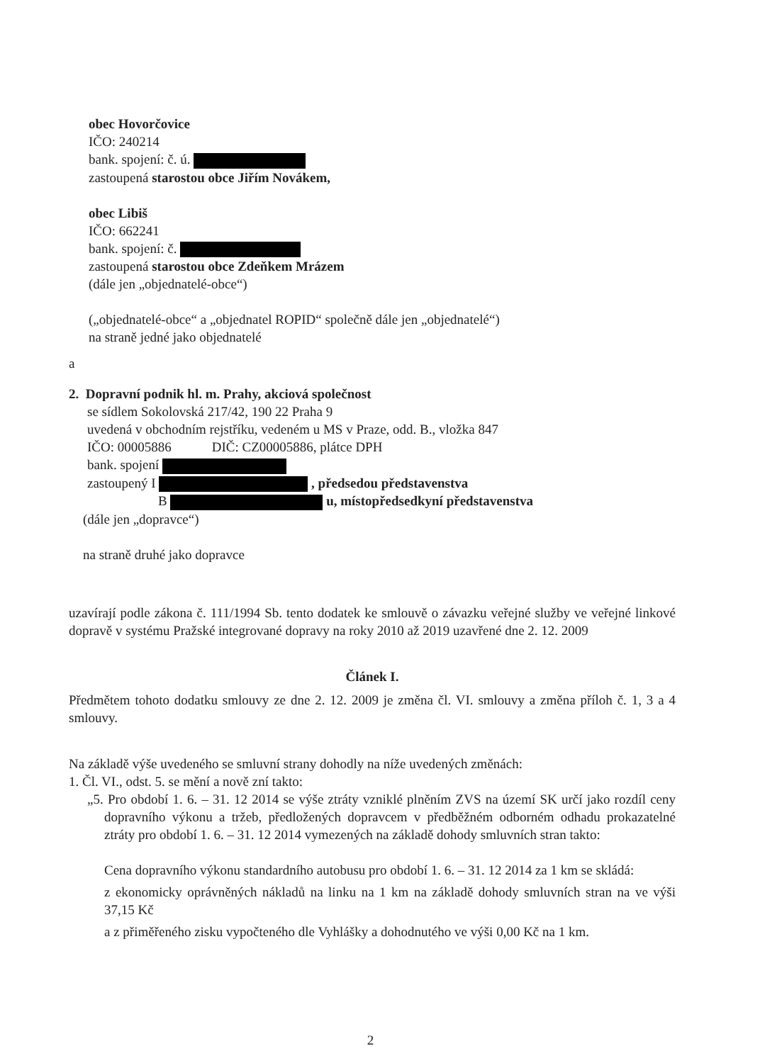obec Hovorčovice
IČO: 240214
bank. spojení: č. ú.
zastoupená starostou obce Jiřím Novákem,
obec Libiš
IČO: 662241
bank. spojení: č.
zastoupená starostou obce Zdeňkem Mrázem
(dále jen „objednatelé-obce“)
(„objednatelé-obce“ a „objednatel ROPID“ společně dále jen „objednatelé“)
na straně jedné jako objednatelé
a
2. Dopravní podnik hl. m. Prahy, akciová společnost
se sídlem Sokolovská 217/42, 190 22 Praha 9
uvedená v obchodním rejstříku, vedeném u MS v Praze, odd. B., vložka 847
IČO: 00005886 DIČ: CZ00005886, plátce DPH
bank. spojení
zastoupený I , předsedou představenstva
B u, místopředsedkyní představenstva
(dále jen „dopravce“)
na straně druhé jako dopravce
uzavírají podle zákona č. 111/1994 Sb. tento dodatek ke smlouvě o závazku veřejné služby ve veřejné linkové dopravě v systému Pražské integrované dopravy na roky 2010 až 2019 uzavřené dne 2. 12. 2009
Článek I.
Předmětem tohoto dodatku smlouvy ze dne 2. 12. 2009 je změna čl. VI. smlouvy a změna příloh č. 1, 3 a 4 smlouvy.
Na základě výše uvedeného se smluvní strany dohodly na níže uvedených změnách:
1. Čl. VI., odst. 5. se mění a nově zní takto:
„5. Pro období 1. 6. – 31. 12 2014 se výše ztráty vzniklé plněním ZVS na území SK určí jako rozdíl ceny dopravního výkonu a tržeb, předložených dopravcem v předběžném odborném odhadu prokazatelné ztráty pro období 1. 6. – 31. 12 2014 vymezených na základě dohody smluvních stran takto:
Cena dopravního výkonu standardního autobusu pro období 1. 6. – 31. 12 2014 za 1 km se skládá:
z ekonomicky oprávněných nákladů na linku na 1 km na základě dohody smluvních stran na ve výši 37,15 Kč
a z přiměřeného zisku vypočteného dle Vyhlášky a dohodnutého ve výši 0,00 Kč na 1 km.
2